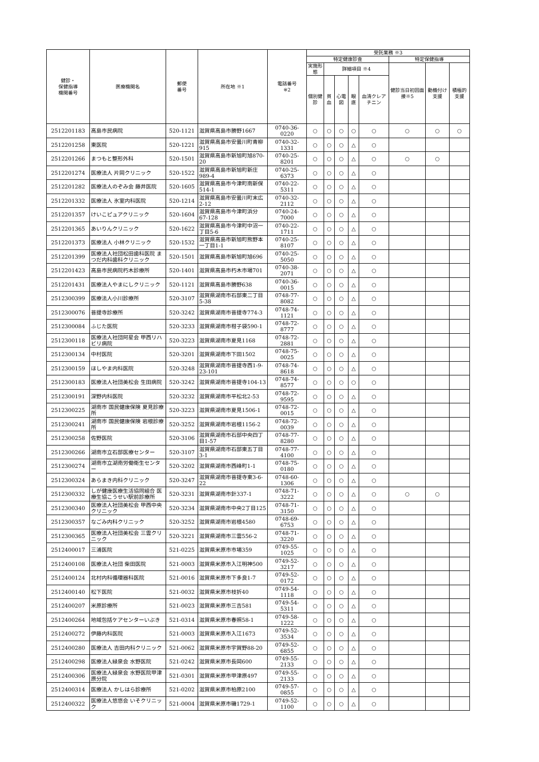| 健診・ 保健指導 機関番号 | 医療機関名 | 郵便 番号 | 所在地 ※1 | 電話番号 ※2 | 受託業務 ※3 | | | | | | | |
| --- | --- | --- | --- | --- | --- | --- | --- | --- | --- | --- | --- | --- |
| | | | | | 特定健康診査 | | | | | 特定保健指導 | | |
| | | | | | 実施形態 | 詳細項目 ※4 | | | | 健診当日初回面接※5 | 動機付け支援 | 積極的支援 |
| | | | | | 個別健診 | 貧血 | 心電図 | 眼底 | 血清クレアチニン | | | |
| 2512201183 | 高島市民病院 | 520-1121 | 滋賀県高島市勝野1667 | 0740-36-0220 | ○ | ○ | ○ | ○ | ○ | ○ | ○ | ○ |
| 2512201258 | 東医院 | 520-1221 | 滋賀県高島市安曇川町青柳915 | 0740-32-1331 | ○ | ○ | ○ | △ | ○ | | | |
| 2512201266 | まつもと整形外科 | 520-1501 | 滋賀県高島市新旭町旭870-20 | 0740-25-8201 | ○ | ○ | ○ | △ | ○ | ○ | ○ | |
| 2512201274 | 医療法人 片岡クリニック | 520-1522 | 滋賀県高島市新旭町新庄989-4 | 0740-25-6373 | ○ | ○ | ○ | △ | ○ | | | |
| 2512201282 | 医療法人のぞみ会 藤井医院 | 520-1605 | 滋賀県高島市今津町南新保514-1 | 0740-22-5311 | ○ | ○ | ○ | △ | ○ | | | |
| 2512201332 | 医療法人 氷室内科医院 | 520-1214 | 滋賀県高島市安曇川町末広2-12 | 0740-32-2112 | ○ | ○ | ○ | △ | ○ | | | |
| 2512201357 | けいこピュアクリニック | 520-1604 | 滋賀県高島市今津町浜分67-128 | 0740-24-7000 | ○ | ○ | ○ | △ | ○ | | | |
| 2512201365 | あいりんクリニック | 520-1622 | 滋賀県高島市今津町中沼一丁目5-6 | 0740-22-1711 | ○ | ○ | ○ | △ | ○ | | | |
| 2512201373 | 医療法人 小林クリニック | 520-1532 | 滋賀県高島市新旭町熊野本一丁目1-1 | 0740-25-8107 | ○ | ○ | ○ | △ | ○ | | | |
| 2512201399 | 医療法人社団松田歯科医院 まつだ内科歯科クリニック | 520-1501 | 滋賀県高島市新旭町旭696 | 0740-25-5050 | ○ | ○ | ○ | △ | ○ | | | |
| 2512201423 | 高島市民病院朽木診療所 | 520-1401 | 滋賀県高島市朽木市場701 | 0740-38-2071 | ○ | ○ | ○ | △ | ○ | | | |
| 2512201431 | 医療法人やまにしクリニック | 520-1121 | 滋賀県高島市勝野638 | 0740-36-0015 | ○ | ○ | ○ | △ | ○ | | | |
| 2512300399 | 医療法人小川診療所 | 520-3107 | 滋賀県湖南市石部東二丁目5-38 | 0748-77-8082 | ○ | ○ | ○ | △ | ○ | | | |
| 2512300076 | 菩提寺診療所 | 520-3242 | 滋賀県湖南市菩提寺774-3 | 0748-74-1121 | ○ | ○ | ○ | △ | ○ | | | |
| 2512300084 | ふじた医院 | 520-3233 | 滋賀県湖南市柑子袋590-1 | 0748-72-8777 | ○ | ○ | ○ | △ | ○ | | | |
| 2512300118 | 医療法人社団阿星会 甲西リハビリ病院 | 520-3223 | 滋賀県湖南市夏見1168 | 0748-72-2881 | ○ | ○ | ○ | △ | ○ | | | |
| 2512300134 | 中村医院 | 520-3201 | 滋賀県湖南市下田1502 | 0748-75-0025 | ○ | ○ | ○ | △ | ○ | | | |
| 2512300159 | ほしやま内科医院 | 520-3248 | 滋賀県湖南市菩提寺西1-9-23-101 | 0748-74-8618 | ○ | ○ | ○ | △ | ○ | | | |
| 2512300183 | 医療法人社団美松会 生田病院 | 520-3242 | 滋賀県湖南市菩提寺104-13 | 0748-74-8577 | ○ | ○ | ○ | ○ | ○ | | | |
| 2512300191 | 深野内科医院 | 520-3232 | 滋賀県湖南市平松北2-53 | 0748-72-9595 | ○ | ○ | ○ | △ | ○ | | | |
| 2512300225 | 湖南市 国民健康保険 夏見診療所 | 520-3223 | 滋賀県湖南市夏見1506-1 | 0748-72-0015 | ○ | ○ | ○ | △ | ○ | | | |
| 2512300241 | 湖南市 国民健康保険 岩根診療所 | 520-3252 | 滋賀県湖南市岩根1156-2 | 0748-72-0039 | ○ | ○ | ○ | △ | ○ | | | |
| 2512300258 | 佐野医院 | 520-3106 | 滋賀県湖南市石部中央四丁目1-57 | 0748-77-8280 | ○ | ○ | ○ | △ | ○ | | | |
| 2512300266 | 湖南市立石部医療センター | 520-3107 | 滋賀県湖南市石部東五丁目3-1 | 0748-77-4100 | ○ | ○ | ○ | △ | ○ | | | |
| 2512300274 | 湖南市立湖南労働衛生センター | 520-3202 | 滋賀県湖南市西峰町1-1 | 0748-75-0180 | ○ | ○ | ○ | △ | ○ | | | |
| 2512300324 | あらまき内科クリニック | 520-3247 | 滋賀県湖南市菩提寺東3-6-22 | 0748-60-1306 | ○ | ○ | ○ | △ | ○ | | | |
| 2512300332 | しが健康医療生活協同組合 医療生協こうせい駅前診療所 | 520-3231 | 滋賀県湖南市針337-1 | 0748-71-3222 | ○ | ○ | ○ | △ | ○ | ○ | ○ | |
| 2512300340 | 医療法人社団美松会 甲西中央クリニック | 520-3234 | 滋賀県湖南市中央2丁目125 | 0748-71-3150 | ○ | ○ | ○ | △ | ○ | | | |
| 2512300357 | なごみ内科クリニック | 520-3252 | 滋賀県湖南市岩根4580 | 0748-69-6753 | ○ | ○ | ○ | △ | ○ | | | |
| 2512300365 | 医療法人社団美松会 三雲クリニック | 520-3221 | 滋賀県湖南市三雲556-2 | 0748-71-3220 | ○ | ○ | ○ | △ | ○ | | | |
| 2512400017 | 三浦医院 | 521-0225 | 滋賀県米原市市場359 | 0749-55-1025 | ○ | ○ | ○ | △ | ○ | | | |
| 2512400108 | 医療法人社団 柴田医院 | 521-0003 | 滋賀県米原市入江明神500 | 0749-52-3217 | ○ | ○ | ○ | △ | ○ | | | |
| 2512400124 | 北村内科循環器科医院 | 521-0016 | 滋賀県米原市下多良1-7 | 0749-52-0172 | ○ | ○ | ○ | △ | ○ | | | |
| 2512400140 | 松下医院 | 521-0032 | 滋賀県米原市枝折40 | 0749-54-1118 | ○ | ○ | ○ | △ | ○ | | | |
| 2512400207 | 米原診療所 | 521-0023 | 滋賀県米原市三吉581 | 0749-54-5311 | ○ | ○ | ○ | △ | ○ | | | |
| 2512400264 | 地域包括ケアセンターいぶき | 521-0314 | 滋賀県米原市春照58-1 | 0749-58-1222 | ○ | ○ | ○ | △ | ○ | | | |
| 2512400272 | 伊藤内科医院 | 521-0003 | 滋賀県米原市入江1673 | 0749-52-3534 | ○ | ○ | ○ | △ | ○ | | | |
| 2512400280 | 医療法人 吉田内科クリニック | 521-0062 | 滋賀県米原市宇賀野88-20 | 0749-52-6855 | ○ | ○ | ○ | △ | ○ | | | |
| 2512400298 | 医療法人緑泉会 水野医院 | 521-0242 | 滋賀県米原市長岡600 | 0749-55-2133 | ○ | ○ | ○ | △ | ○ | | | |
| 2512400306 | 医療法人緑泉会 水野医院甲津原分院 | 521-0301 | 滋賀県米原市甲津原497 | 0749-55-2133 | ○ | ○ | ○ | △ | ○ | | | |
| 2512400314 | 医療法人 かしはら診療所 | 521-0202 | 滋賀県米原市柏原2100 | 0749-57-0855 | ○ | ○ | ○ | △ | ○ | | | |
| 2512400322 | 医療法人悠悠会 いそクリニック | 521-0004 | 滋賀県米原市磯1729-1 | 0749-52-1100 | ○ | ○ | ○ | △ | ○ | | | |